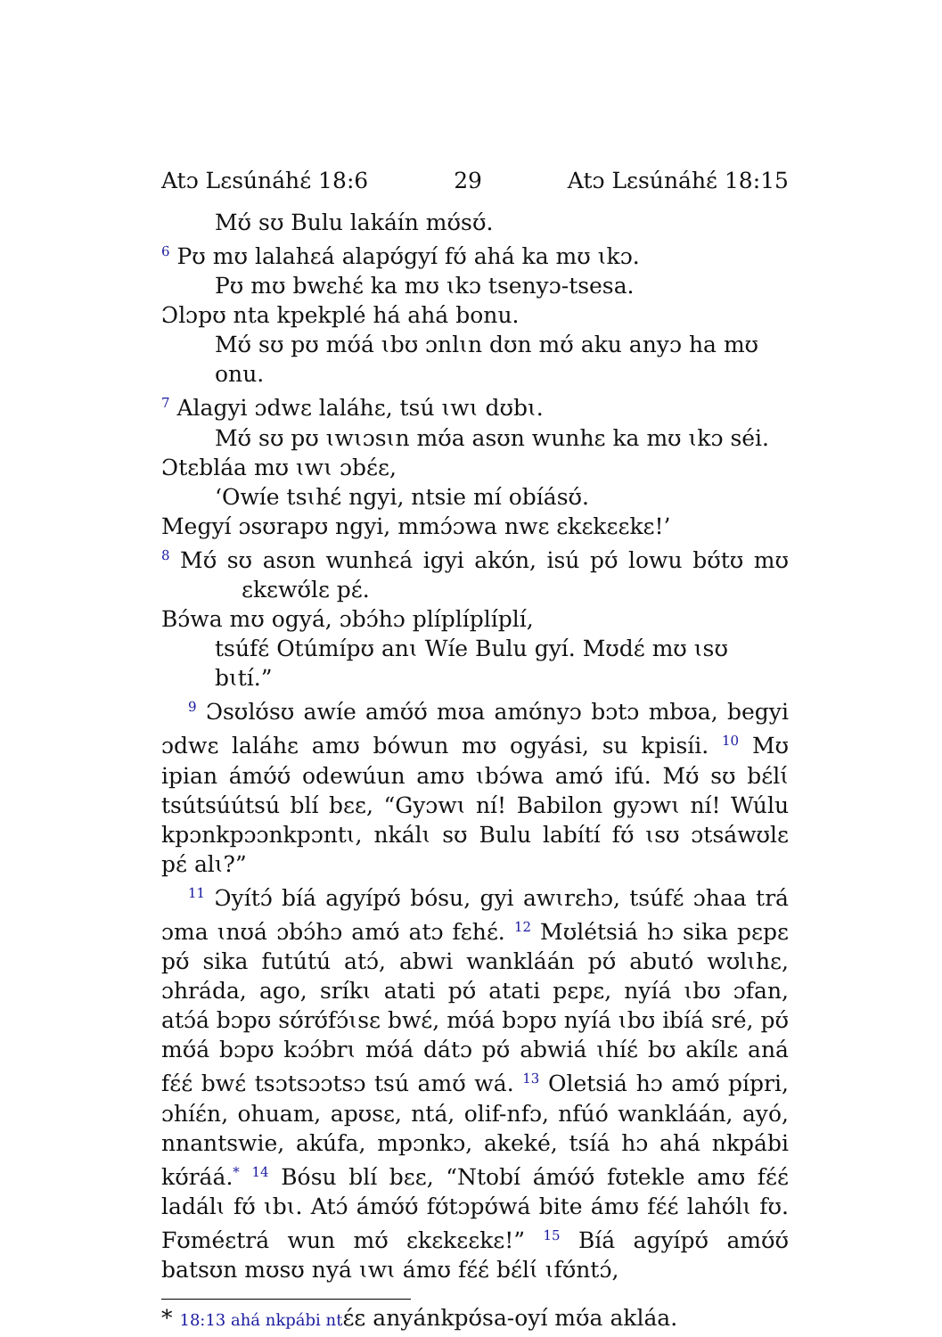Atɔ Lɛsúnáhɛ́ 18:6 29 Atɔ Lɛsúnáhɛ́ 18:15
Mʊ́ sʊ Bulu lakáín mʊ́sʊ́.
<sup>6</sup> Pʊ mʊ lalahɛá alapʊ́gyí fʊ́ ahá ka mʊ ɩkɔ.
Pʊ mʊ bwɛhɛ́ ka mʊ ɩkɔ tsenyɔ-tsesa.
Ɔlɔpʊ nta kpekplé há ahá bonu.
Mʊ́ sʊ pʊ mʊ́á ɩbʊ ɔnlɩn dʊn mʊ́ aku anyɔ ha mʊ onu.
<sup>7</sup> Alagyi ɔdwɛ laláhɛ, tsú ɩwɩ dʊbɩ.
Mʊ́ sʊ pʊ ɩwɩɔsɩn mʊ́a asʊn wunhɛ ka mʊ ɩkɔ séi.
Ɔtɛbláa mʊ ɩwɩ ɔbɛ́ɛ,
‘Owíe tsɩhɛ́ ngyi, ntsie mí obíásʊ́.
Megyí ɔsʊrapʊ ngyi, mmɔ́ɔwa nwɛ ɛkɛkɛɛkɛ!’
<sup>8</sup> Mʊ́ sʊ asʊn wunhɛá igyi akʊ́n, isú pʊ́ lowu bʊ́tʊ mʊ ɛkɛwʊ́lɛ pɛ́.
Bɔ́wa mʊ ogyá, ɔbɔ́hɔ plíplíplíplí,
tsúfɛ́ Otúmípʊ anɩ Wíe Bulu gyí. Mʊdɛ́ mʊ ɩsʊ bɩtí.”
<sup>9</sup> Ɔsʊlʊ́sʊ awíe amʊ́ʊ́ mʊa amʊ́nyɔ bɔtɔ mbʊa, begyi ɔdwɛ laláhɛ amʊ bówun mʊ ogyási, su kpisíi. <sup>10</sup> Mʊ ipian ámʊ́ʊ́ odewúun amʊ ɩbɔ́wa amʊ́ ifú. Mʊ́ sʊ bɛ́lɩ́ tsútsúútsú blí bɛɛ, “Gyɔwɩ ní! Babilon gyɔwɩ ní! Wúlu kpɔnkpɔɔnkpɔntɩ, nkálɩ sʊ Bulu labítí fʊ́ ɩsʊ ɔtsáwʊlɛ pɛ́ alɩ?”
<sup>11</sup> Ɔyítɔ́ bíá agyípʊ́ bósu, gyi awɩrɛhɔ, tsúfɛ́ ɔhaa trá ɔma ɩnʊá ɔbɔ́hɔ amʊ́ atɔ fɛhɛ́. <sup>12</sup> Mʊlétsiá hɔ sika pɛpɛ pʊ́ sika futútú atɔ́, abwi wankláán pʊ́ abutó wʊlɩhɛ, ɔhráda, ago, sríkɩ atati pʊ́ atati pɛpɛ, nyíá ɩbʊ ɔfan, atɔ́á bɔpʊ sʊ́rʊ́fɔ́ɩsɛ bwɛ́, mʊ́á bɔpʊ nyíá ɩbʊ ibíá sré, pʊ́ mʊ́á bɔpʊ kɔɔ́brɩ mʊ́á dátɔ pʊ́ abwiá ɩhíɛ́ bʊ akílɛ aná fɛ́ɛ́ bwɛ́ tsɔtsɔɔtsɔ tsú amʊ́ wá. <sup>13</sup> Oletsiá hɔ amʊ́ pípri, ɔhíɛ́n, ohuam, apʊsɛ, ntá, olif-nfɔ, nfúó wankláán, ayó, nnantswie, akúfa, mpɔnkɔ, akeké, tsíá hɔ ahá nkpábi kʊ́ráá.<sup>*</sup> <sup>14</sup> Bósu blí bɛɛ, “Ntobí ámʊ́ʊ́ fʊtekle amʊ fɛ́ɛ́ ladálɩ fʊ́ ɩbɩ. Atɔ́ ámʊ́ʊ́ fʊ́tɔpʊ́wá bite ámʊ fɛ́ɛ́ lahʊ́lɩ fʊ. Fʊméɛtrá wun mʊ́ ɛkɛkɛɛkɛ!” <sup>15</sup> Bíá agyípʊ́ amʊ́ʊ́ batsʊn mʊsʊ nyá ɩwɩ ámʊ fɛ́ɛ́ bɛ́lɩ́ ɩfʊ́ntɔ́,
* 18:13 ahá nkpábi ntɛ́ɛ anyánkpʊ́sa-oyí mʊ́a akláa.